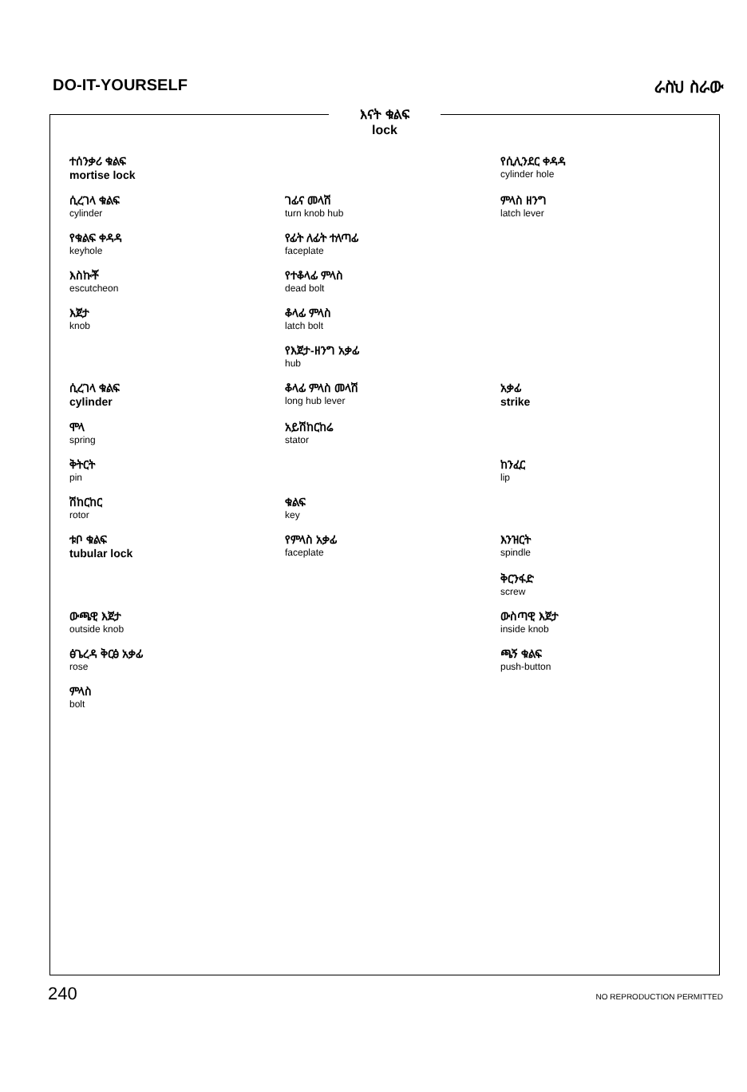DO-IT-YOURSELF ራስህ ስራው
እናት ቁልፍ
lock
ተሰንቃሪ ቁልፍ
mortise lock
የሲሊንደር ቀዳዳ
cylinder hole
ሲረገላ ቁልፍ
cylinder
ገፊና መላሽ
turn knob hub
ምላስ ዘንግ
latch lever
የቁልፍ ቀዳዳ
keyhole
የፊት ለፊት ተለጣፊ
faceplate
እስኩቾ
escutcheon
የተቆላፊ ምላስ
dead bolt
እጀታ
knob
ቆላፊ ምላስ
latch bolt
የእጀታ-ዘንግ አቃፊ
hub
ሲረገላ ቁልፍ
cylinder
ቆላፊ ምላስ መላሽ
long hub lever
አቃፊ
strike
ሞላ
spring
አይሽከርከሬ
stator
ቅትርት
pin
ከንፈር
lip
ሽከርከር
rotor
ቁልፍ
key
ቱቦ ቁልፍ
tubular lock
የምላስ አቃፊ
faceplate
እንዝርት
spindle
ቅርንፋድ
screw
ውጫዊ እጀታ
outside knob
ውስጣዊ እጀታ
inside knob
ፅጌረዳ ቅርፅ አቃፊ
rose
ጫኝ ቁልፍ
push-button
ምላስ
bolt
240 NO REPRODUCTION PERMITTED